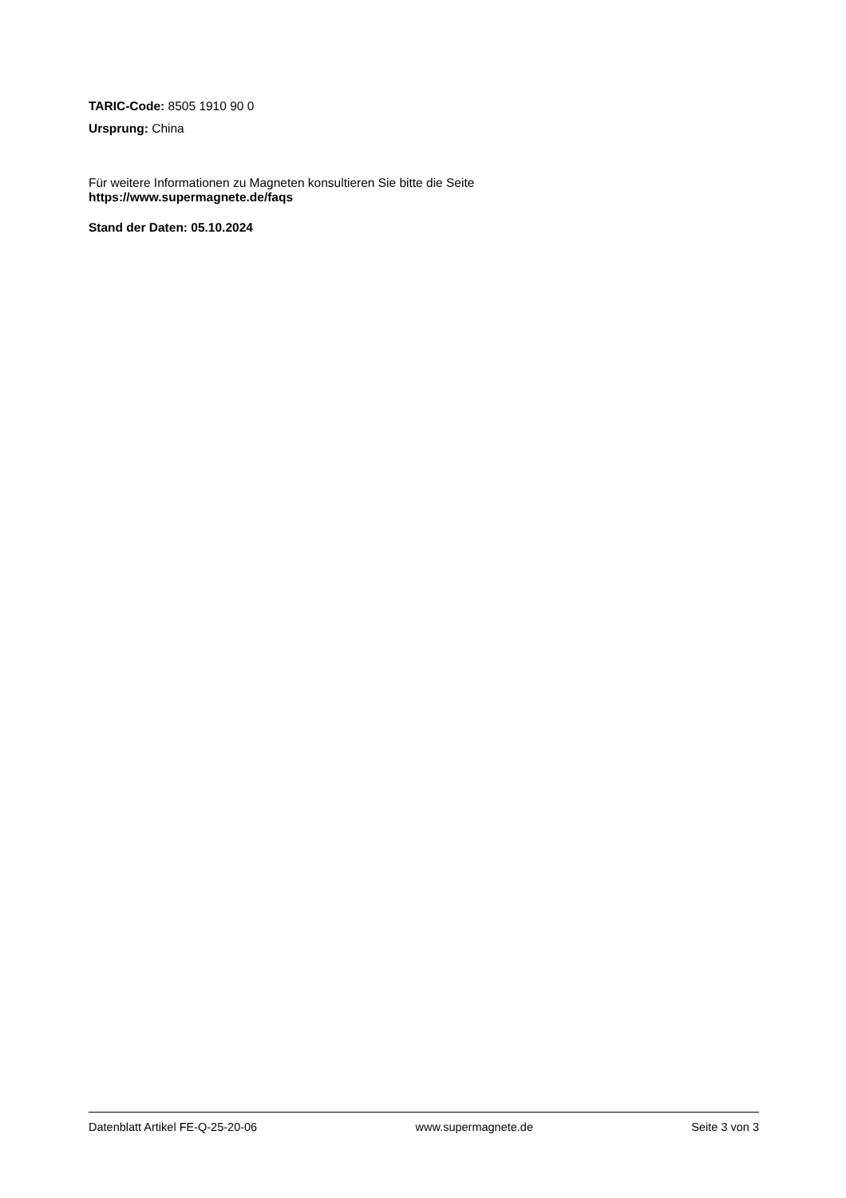TARIC-Code: 8505 1910 90 0
Ursprung: China
Für weitere Informationen zu Magneten konsultieren Sie bitte die Seite
https://www.supermagnete.de/faqs
Stand der Daten: 05.10.2024
Datenblatt Artikel FE-Q-25-20-06 www.supermagnete.de Seite 3 von 3